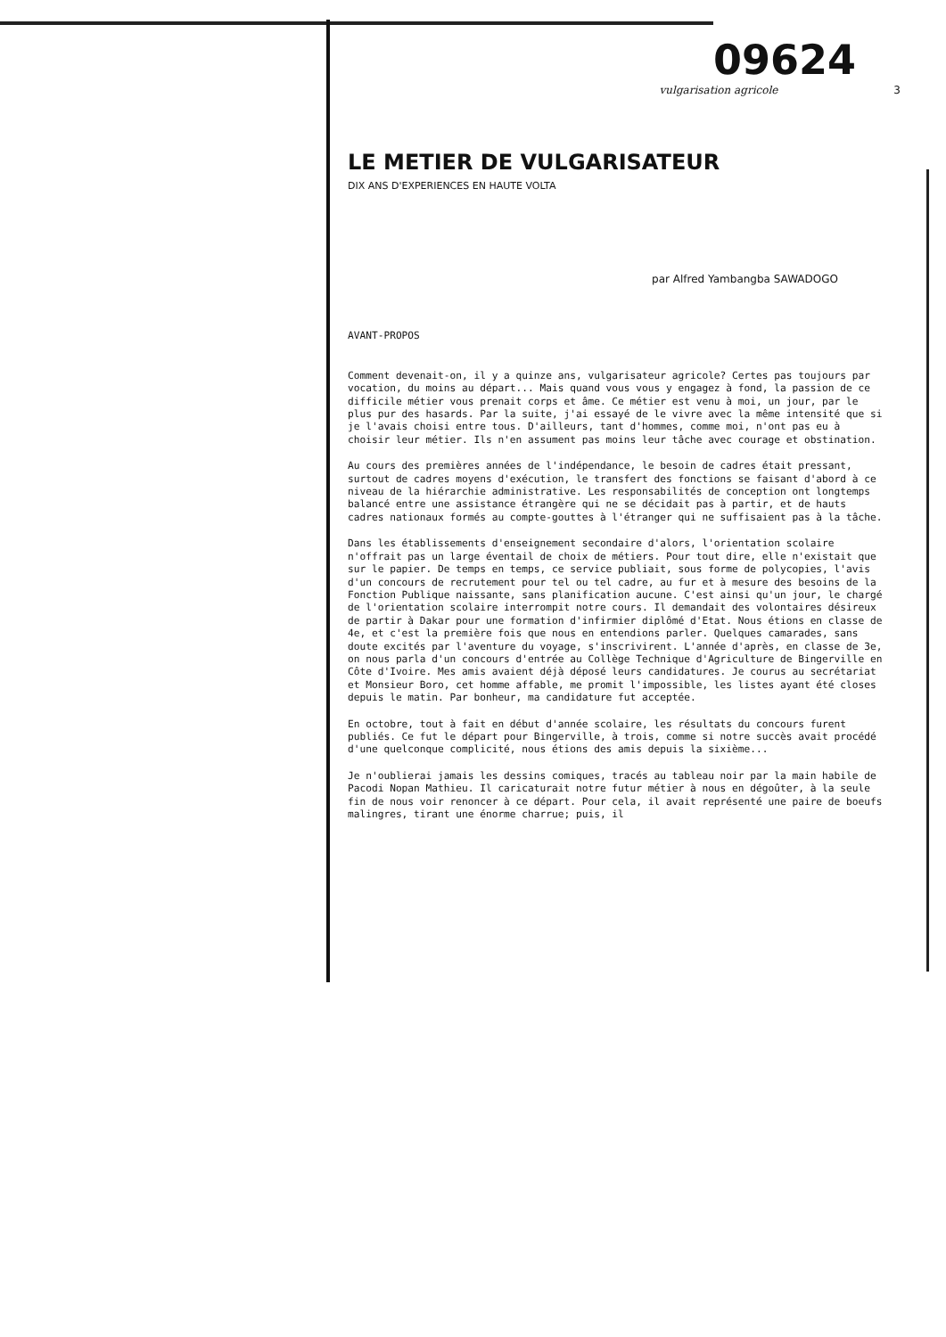09624
vulgarisation agricole 3
LE METIER DE VULGARISATEUR
DIX ANS D'EXPERIENCES EN HAUTE VOLTA
par Alfred Yambangba SAWADOGO
AVANT-PROPOS
Comment devenait-on, il y a quinze ans, vulgarisateur agricole? Certes pas toujours par vocation, du moins au départ... Mais quand vous vous y engagez à fond, la passion de ce difficile métier vous prenait corps et âme. Ce métier est venu à moi, un jour, par le plus pur des hasards. Par la suite, j'ai essayé de le vivre avec la même intensité que si je l'avais choisi entre tous. D'ailleurs, tant d'hommes, comme moi, n'ont pas eu à choisir leur métier. Ils n'en assument pas moins leur tâche avec courage et obstination.
Au cours des premières années de l'indépendance, le besoin de cadres était pressant, surtout de cadres moyens d'exécution, le transfert des fonctions se faisant d'abord à ce niveau de la hiérarchie administrative. Les responsabilités de conception ont longtemps balancé entre une assistance étrangère qui ne se décidait pas à partir, et de hauts cadres nationaux formés au compte-gouttes à l'étranger qui ne suffisaient pas à la tâche.
Dans les établissements d'enseignement secondaire d'alors, l'orientation scolaire n'offrait pas un large éventail de choix de métiers. Pour tout dire, elle n'existait que sur le papier. De temps en temps, ce service publiait, sous forme de polycopies, l'avis d'un concours de recrutement pour tel ou tel cadre, au fur et à mesure des besoins de la Fonction Publique naissante, sans planification aucune. C'est ainsi qu'un jour, le chargé de l'orientation scolaire interrompit notre cours. Il demandait des volontaires désireux de partir à Dakar pour une formation d'infirmier diplômé d'Etat. Nous étions en classe de 4e, et c'est la première fois que nous en entendions parler. Quelques camarades, sans doute excités par l'aventure du voyage, s'inscrivirent. L'année d'après, en classe de 3e, on nous parla d'un concours d'entrée au Collège Technique d'Agriculture de Bingerville en Côte d'Ivoire. Mes amis avaient déjà déposé leurs candidatures. Je courus au secrétariat et Monsieur Boro, cet homme affable, me promit l'impossible, les listes ayant été closes depuis le matin. Par bonheur, ma candidature fut acceptée.
En octobre, tout à fait en début d'année scolaire, les résultats du concours furent publiés. Ce fut le départ pour Bingerville, à trois, comme si notre succès avait procédé d'une quelconque complicité, nous étions des amis depuis la sixième...
Je n'oublierai jamais les dessins comiques, tracés au tableau noir par la main habile de Pacodi Nopan Mathieu. Il caricaturait notre futur métier à nous en dégoûter, à la seule fin de nous voir renoncer à ce départ. Pour cela, il avait représenté une paire de boeufs malingres, tirant une énorme charrue; puis, il